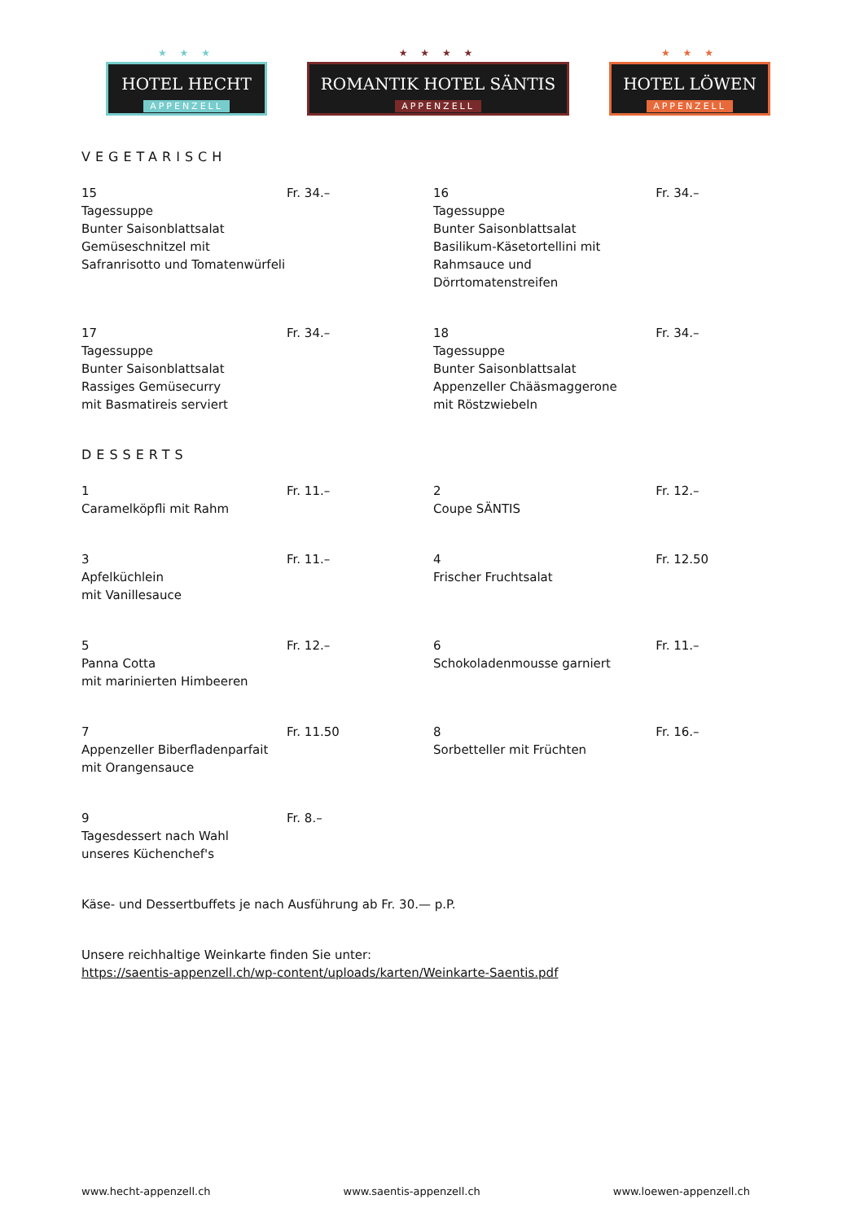★ ★ ★
HOTEL HECHT
APPENZELL
★ ★ ★ ★
ROMANTIK HOTEL SÄNTIS
APPENZELL
★ ★ ★
HOTEL LÖWEN
APPENZELL
VEGETARISCH
15
Tagessuppe
Bunter Saisonblattsalat
Gemüseschnitzel mit
Safranrisotto und Tomatenwürfeli
Fr. 34.–
16
Tagessuppe
Bunter Saisonblattsalat
Basilikum-Käsetortellini mit
Rahmsauce und Dörrtomatenstreifen
Fr. 34.–
17
Tagessuppe
Bunter Saisonblattsalat
Rassiges Gemüsecurry
mit Basmatireis serviert
Fr. 34.–
18
Tagessuppe
Bunter Saisonblattsalat
Appenzeller Chääsmaggerone
mit Röstzwiebeln
Fr. 34.–
DESSERTS
1
Caramelköpfli mit Rahm
Fr. 11.–
2
Coupe SÄNTIS
Fr. 12.–
3
Apfelküchlein
mit Vanillesauce
Fr. 11.–
4
Frischer Fruchtsalat
Fr. 12.50
5
Panna Cotta
mit marinierten Himbeeren
Fr. 12.–
6
Schokoladenmousse garniert
Fr. 11.–
7
Appenzeller Biberfladenparfait
mit Orangensauce
Fr. 11.50
8
Sorbetteller mit Früchten
Fr. 16.–
9
Tagesdessert nach Wahl
unseres Küchenchef's
Fr. 8.–
Käse- und Dessertbuffets je nach Ausführung ab Fr. 30.— p.P.
Unsere reichhaltige Weinkarte finden Sie unter:
https://saentis-appenzell.ch/wp-content/uploads/karten/Weinkarte-Saentis.pdf
www.hecht-appenzell.ch www.saentis-appenzell.ch www.loewen-appenzell.ch